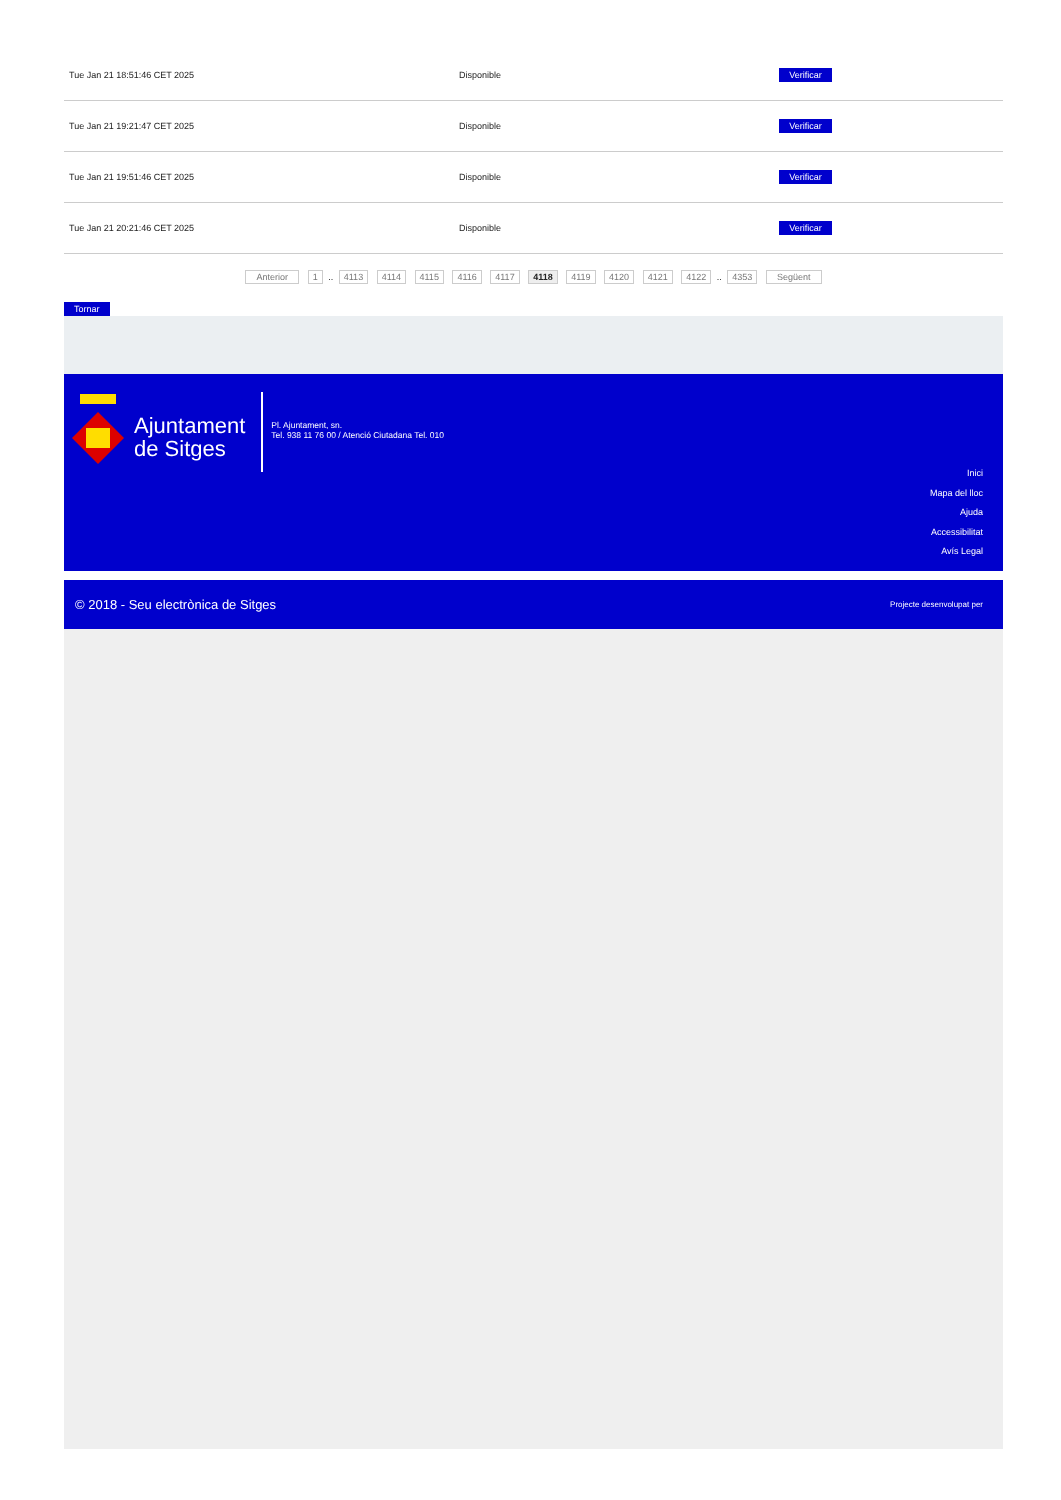| Tue Jan 21 18:51:46 CET 2025 | Disponible | Verificar |
| Tue Jan 21 19:21:47 CET 2025 | Disponible | Verificar |
| Tue Jan 21 19:51:46 CET 2025 | Disponible | Verificar |
| Tue Jan 21 20:21:46 CET 2025 | Disponible | Verificar |
Anterior 1 .. 4113 4114 4115 4116 4117 4118 4119 4120 4121 4122 .. 4353 Següent
Tornar
Ajuntament
de Sitges
Pl. Ajuntament, sn.
Tel. 938 11 76 00 / Atenció Ciutadana Tel. 010
Inici
Mapa del lloc
Ajuda
Accessibilitat
Avís Legal
© 2018 - Seu electrònica de Sitges Projecte desenvolupat per